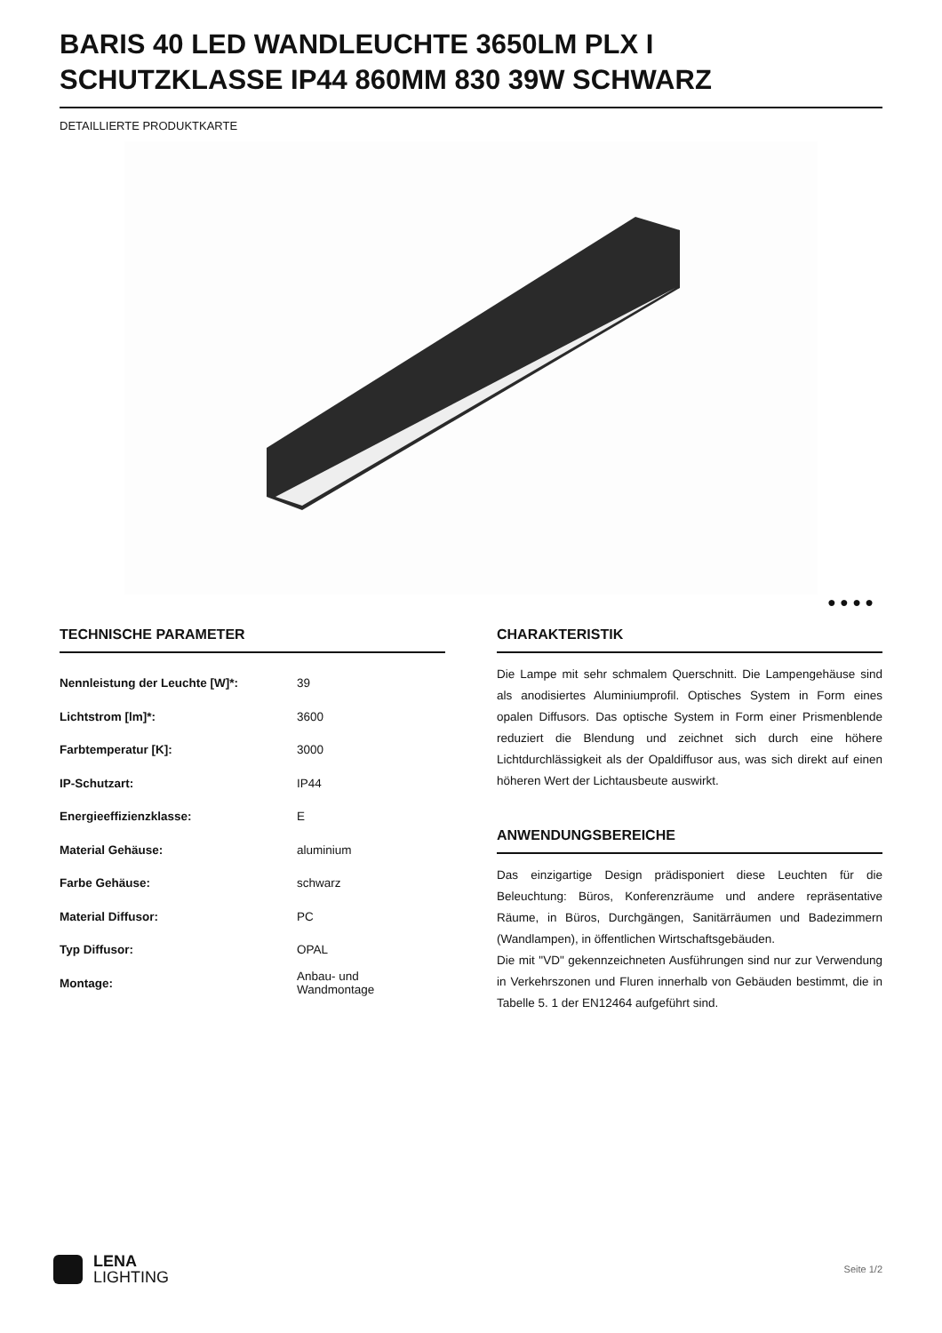BARIS 40 LED WANDLEUCHTE 3650LM PLX I SCHUTZKLASSE IP44 860MM 830 39W SCHWARZ
DETAILLIERTE PRODUKTKARTE
● ● ● ●
TECHNISCHE PARAMETER
| Nennleistung der Leuchte [W]*: | 39 |
| Lichtstrom [lm]*: | 3600 |
| Farbtemperatur [K]: | 3000 |
| IP-Schutzart: | IP44 |
| Energieeffizienzklasse: | E |
| Material Gehäuse: | aluminium |
| Farbe Gehäuse: | schwarz |
| Material Diffusor: | PC |
| Typ Diffusor: | OPAL |
| Montage: | Anbau- und Wandmontage |
CHARAKTERISTIK
Die Lampe mit sehr schmalem Querschnitt. Die Lampengehäuse sind als anodisiertes Aluminiumprofil. Optisches System in Form eines opalen Diffusors. Das optische System in Form einer Prismenblende reduziert die Blendung und zeichnet sich durch eine höhere Lichtdurchlässigkeit als der Opaldiffusor aus, was sich direkt auf einen höheren Wert der Lichtausbeute auswirkt.
ANWENDUNGSBEREICHE
Das einzigartige Design prädisponiert diese Leuchten für die Beleuchtung: Büros, Konferenzräume und andere repräsentative Räume, in Büros, Durchgängen, Sanitärräumen und Badezimmern (Wandlampen), in öffentlichen Wirtschaftsgebäuden.
Die mit "VD" gekennzeichneten Ausführungen sind nur zur Verwendung in Verkehrszonen und Fluren innerhalb von Gebäuden bestimmt, die in Tabelle 5. 1 der EN12464 aufgeführt sind.
LENA
LIGHTING
Seite 1/2